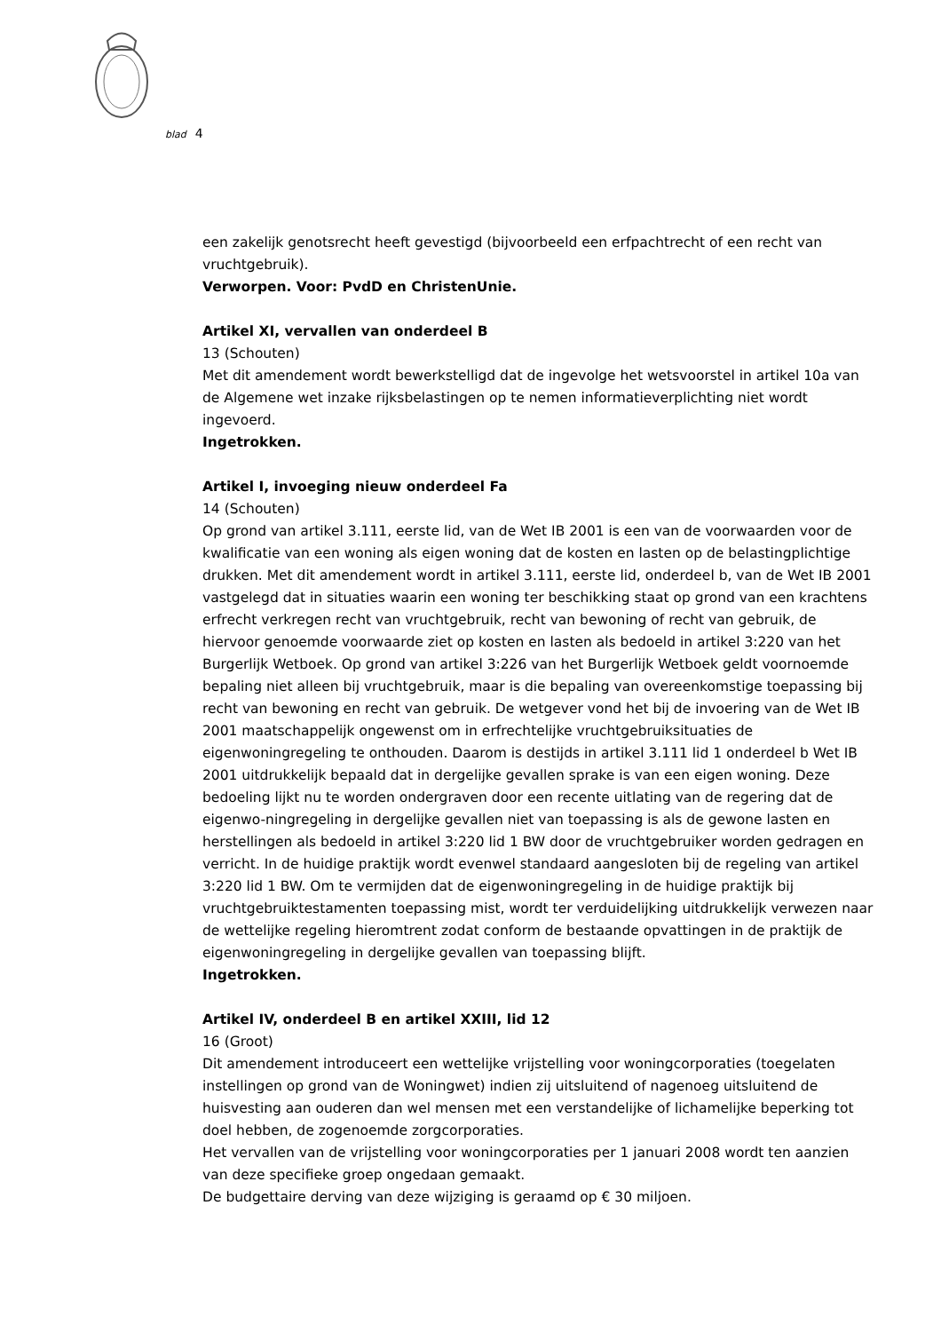blad 4
een zakelijk genotsrecht heeft gevestigd (bijvoorbeeld een erfpachtrecht of een recht van vruchtgebruik).
Verworpen. Voor: PvdD en ChristenUnie.
Artikel XI, vervallen van onderdeel B
13 (Schouten)
Met dit amendement wordt bewerkstelligd dat de ingevolge het wetsvoorstel in artikel 10a van de Algemene wet inzake rijksbelastingen op te nemen informatieverplichting niet wordt ingevoerd.
Ingetrokken.
Artikel I, invoeging nieuw onderdeel Fa
14 (Schouten)
Op grond van artikel 3.111, eerste lid, van de Wet IB 2001 is een van de voorwaarden voor de kwalificatie van een woning als eigen woning dat de kosten en lasten op de belastingplichtige drukken. Met dit amendement wordt in artikel 3.111, eerste lid, onderdeel b, van de Wet IB 2001 vastgelegd dat in situaties waarin een woning ter beschikking staat op grond van een krachtens erfrecht verkregen recht van vruchtgebruik, recht van bewoning of recht van gebruik, de hiervoor genoemde voorwaarde ziet op kosten en lasten als bedoeld in artikel 3:220 van het Burgerlijk Wetboek. Op grond van artikel 3:226 van het Burgerlijk Wetboek geldt voornoemde bepaling niet alleen bij vruchtgebruik, maar is die bepaling van overeenkomstige toepassing bij recht van bewoning en recht van gebruik. De wetgever vond het bij de invoering van de Wet IB 2001 maatschappelijk ongewenst om in erfrechtelijke vruchtgebruiksituaties de eigenwoningregeling te onthouden. Daarom is destijds in artikel 3.111 lid 1 onderdeel b Wet IB 2001 uitdrukkelijk bepaald dat in dergelijke gevallen sprake is van een eigen woning. Deze bedoeling lijkt nu te worden ondergraven door een recente uitlating van de regering dat de eigenwo-ningregeling in dergelijke gevallen niet van toepassing is als de gewone lasten en herstellingen als bedoeld in artikel 3:220 lid 1 BW door de vruchtgebruiker worden gedragen en verricht. In de huidige praktijk wordt evenwel standaard aangesloten bij de regeling van artikel 3:220 lid 1 BW. Om te vermijden dat de eigenwoningregeling in de huidige praktijk bij vruchtgebruiktestamenten toepassing mist, wordt ter verduidelijking uitdrukkelijk verwezen naar de wettelijke regeling hieromtrent zodat conform de bestaande opvattingen in de praktijk de eigenwoningregeling in dergelijke gevallen van toepassing blijft.
Ingetrokken.
Artikel IV, onderdeel B en artikel XXIII, lid 12
16 (Groot)
Dit amendement introduceert een wettelijke vrijstelling voor woningcorporaties (toegelaten instellingen op grond van de Woningwet) indien zij uitsluitend of nagenoeg uitsluitend de huisvesting aan ouderen dan wel mensen met een verstandelijke of lichamelijke beperking tot doel hebben, de zogenoemde zorgcorporaties.
Het vervallen van de vrijstelling voor woningcorporaties per 1 januari 2008 wordt ten aanzien van deze specifieke groep ongedaan gemaakt.
De budgettaire derving van deze wijziging is geraamd op € 30 miljoen.